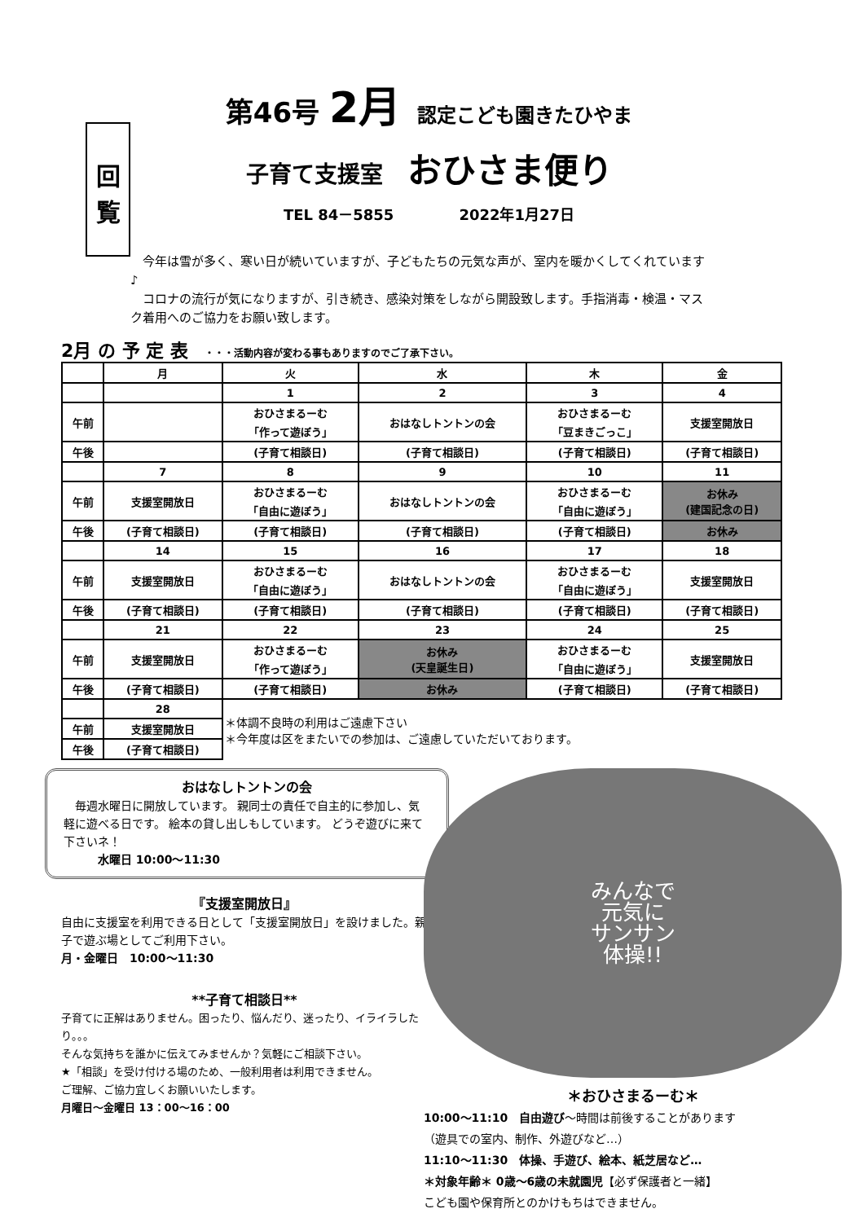回
覧
第46号 2月 認定こども園きたひやま
子育て支援室 おひさま便り
TEL 84－5855 2022年1月27日
　今年は雪が多く、寒い日が続いていますが、子どもたちの元気な声が、室内を暖かくしてくれています♪
　コロナの流行が気になりますが、引き続き、感染対策をしながら開設致します。手指消毒・検温・マスク着用へのご協力をお願い致します。
2月 の 予 定 表 ・・・活動内容が変わる事もありますのでご了承下さい。
| | 月 | 火 | 水 | 木 | 金 |
| --- | --- | --- | --- | --- | --- |
| | | 1 | 2 | 3 | 4 |
| 午前 | | おひさまるーむ 「作って遊ぼう」 | おはなしトントンの会 | おひさまるーむ 「豆まきごっこ」 | 支援室開放日 |
| 午後 | | (子育て相談日) | (子育て相談日) | (子育て相談日) | (子育て相談日) |
| | 7 | 8 | 9 | 10 | 11 |
| 午前 | 支援室開放日 | おひさまるーむ 「自由に遊ぼう」 | おはなしトントンの会 | おひさまるーむ 「自由に遊ぼう」 | お休み (建国記念の日) |
| 午後 | (子育て相談日) | (子育て相談日) | (子育て相談日) | (子育て相談日) | お休み |
| | 14 | 15 | 16 | 17 | 18 |
| 午前 | 支援室開放日 | おひさまるーむ 「自由に遊ぼう」 | おはなしトントンの会 | おひさまるーむ 「自由に遊ぼう」 | 支援室開放日 |
| 午後 | (子育て相談日) | (子育て相談日) | (子育て相談日) | (子育て相談日) | (子育て相談日) |
| | 21 | 22 | 23 | 24 | 25 |
| 午前 | 支援室開放日 | おひさまるーむ 「作って遊ぼう」 | お休み (天皇誕生日) | おひさまるーむ 「自由に遊ぼう」 | 支援室開放日 |
| 午後 | (子育て相談日) | (子育て相談日) | お休み | (子育て相談日) | (子育て相談日) |
| | 28 | ＊体調不良時の利用はご遠慮下さい ＊今年度は区をまたいでの参加は、ご遠慮していただいております。 | | | |
| 午前 | 支援室開放日 | | | | |
| 午後 | (子育て相談日) | | | | |
おはなしトントンの会
　毎週水曜日に開放しています。 親同士の責任で自主的に参加し、気軽に遊べる日です。 絵本の貸し出しもしています。 どうぞ遊びに来て下さいネ！
　　　水曜日 10:00～11:30
『支援室開放日』
自由に支援室を利用できる日として「支援室開放日」を設けました。親子で遊ぶ場としてご利用下さい。
月・金曜日　10:00～11:30
**子育て相談日**
子育てに正解はありません。困ったり、悩んだり、迷ったり、イライラしたり。。。
そんな気持ちを誰かに伝えてみませんか？気軽にご相談下さい。
★「相談」を受け付ける場のため、一般利用者は利用できません。
ご理解、ご協力宜しくお願いいたします。
月曜日～金曜日 13：00～16：00
みんなで
元気に
サンサン
体操!!
＊おひさまるーむ＊
10:00～11:10　自由遊び～時間は前後することがあります
（遊具での室内、制作、外遊びなど…）
11:10～11:30　体操、手遊び、絵本、紙芝居など…
＊対象年齢＊ 0歳～6歳の未就園児【必ず保護者と一緒】
こども園や保育所とのかけもちはできません。